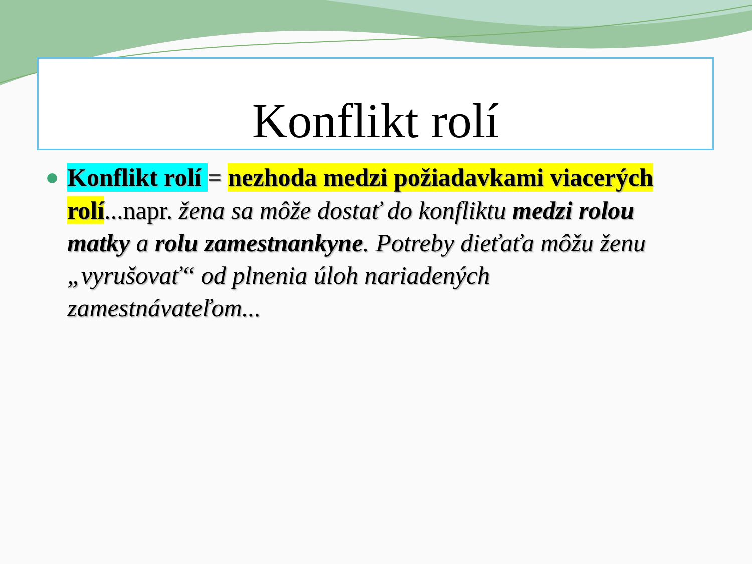Konflikt rolí
Konflikt rolí = nezhoda medzi požiadavkami viacerých rolí...napr. žena sa môže dostať do konfliktu medzi rolou matky a rolu zamestnankyne. Potreby dieťaťa môžu ženu „vyrušovať“ od plnenia úloh nariadených zamestnávateľom...